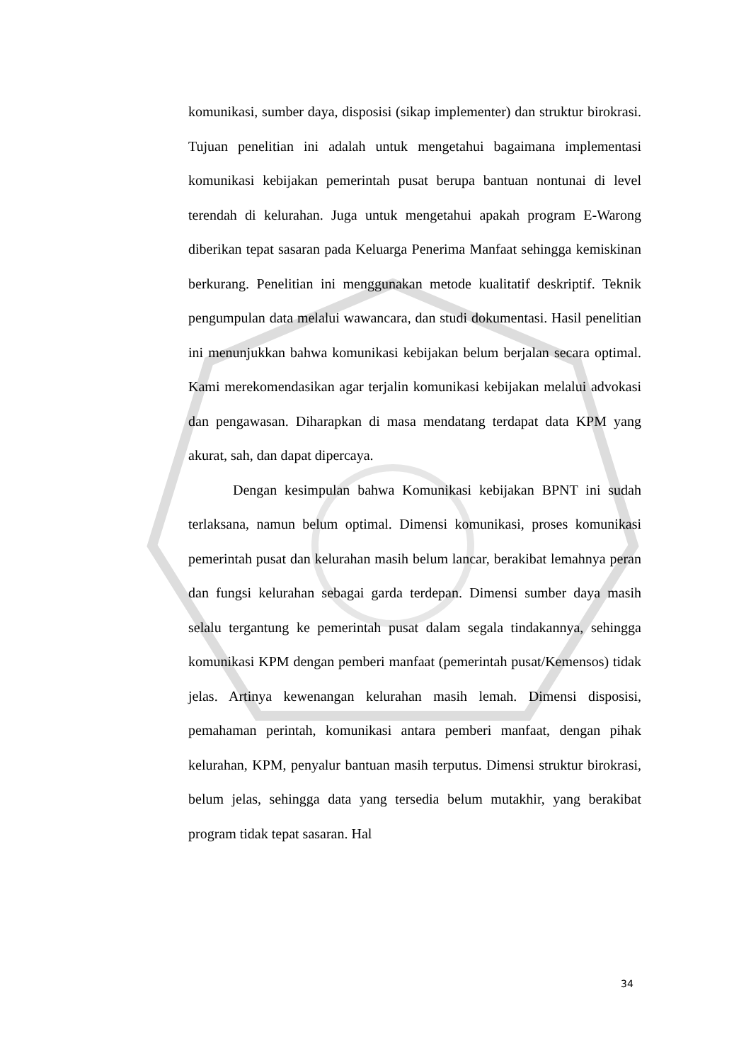komunikasi, sumber daya, disposisi (sikap implementer) dan struktur birokrasi. Tujuan penelitian ini adalah untuk mengetahui bagaimana implementasi komunikasi kebijakan pemerintah pusat berupa bantuan nontunai di level terendah di kelurahan. Juga untuk mengetahui apakah program E-Warong diberikan tepat sasaran pada Keluarga Penerima Manfaat sehingga kemiskinan berkurang. Penelitian ini menggunakan metode kualitatif deskriptif. Teknik pengumpulan data melalui wawancara, dan studi dokumentasi. Hasil penelitian ini menunjukkan bahwa komunikasi kebijakan belum berjalan secara optimal. Kami merekomendasikan agar terjalin komunikasi kebijakan melalui advokasi dan pengawasan. Diharapkan di masa mendatang terdapat data KPM yang akurat, sah, dan dapat dipercaya.
Dengan kesimpulan bahwa Komunikasi kebijakan BPNT ini sudah terlaksana, namun belum optimal. Dimensi komunikasi, proses komunikasi pemerintah pusat dan kelurahan masih belum lancar, berakibat lemahnya peran dan fungsi kelurahan sebagai garda terdepan. Dimensi sumber daya masih selalu tergantung ke pemerintah pusat dalam segala tindakannya, sehingga komunikasi KPM dengan pemberi manfaat (pemerintah pusat/Kemensos) tidak jelas. Artinya kewenangan kelurahan masih lemah. Dimensi disposisi, pemahaman perintah, komunikasi antara pemberi manfaat, dengan pihak kelurahan, KPM, penyalur bantuan masih terputus. Dimensi struktur birokrasi, belum jelas, sehingga data yang tersedia belum mutakhir, yang berakibat program tidak tepat sasaran. Hal
34